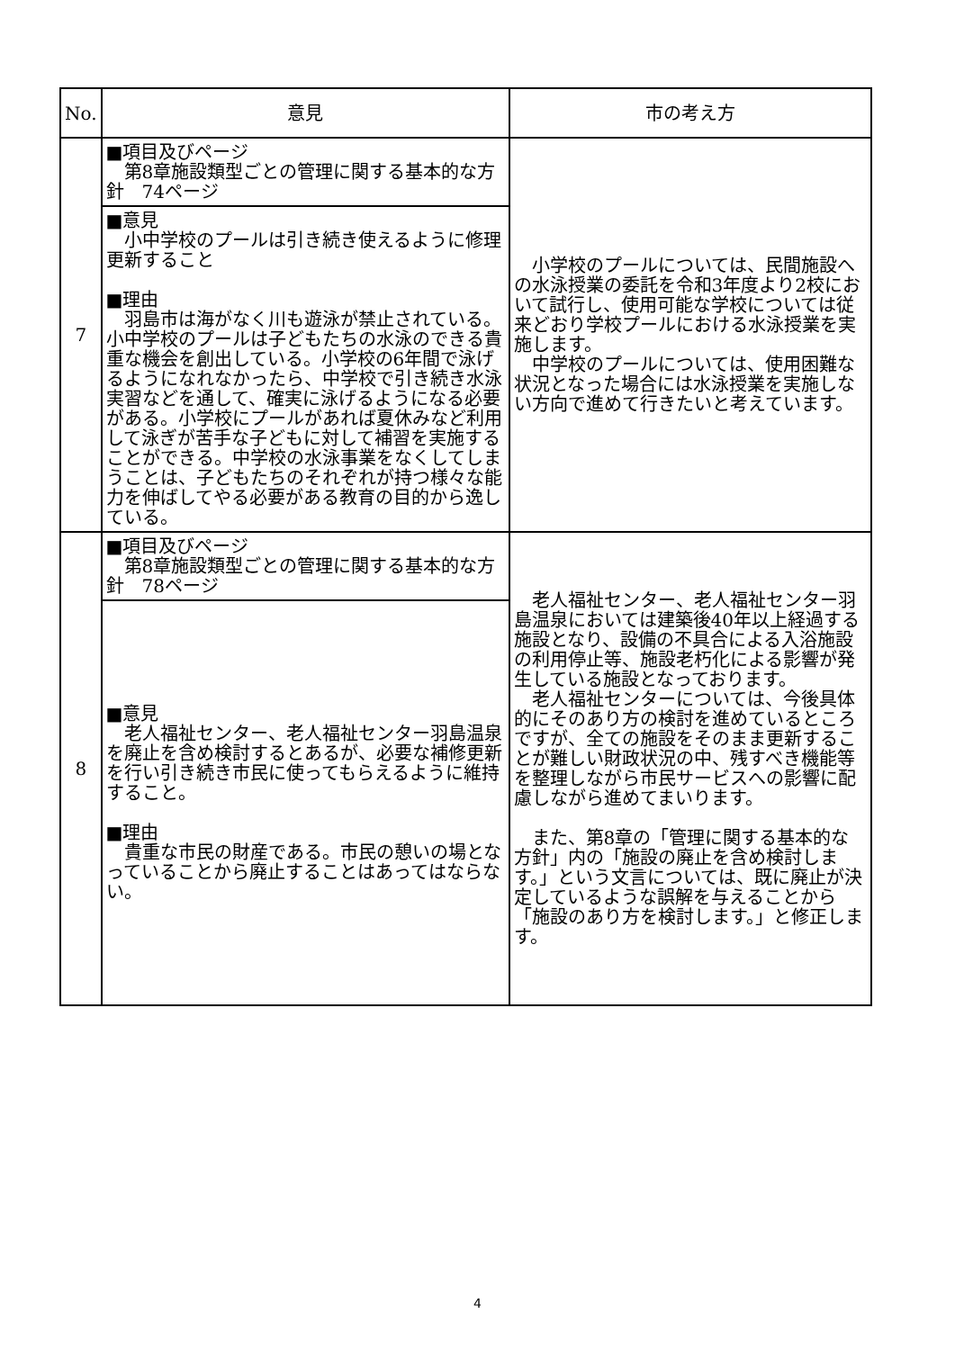| No. | 意見 | 市の考え方 |
| --- | --- | --- |
| 7 | ■項目及びページ 第8章施設類型ごとの管理に関する基本的な方針 74ページ | 小学校のプールについては、民間施設への水泳授業の委託を令和3年度より2校において試行し、使用可能な学校については従来どおり学校プールにおける水泳授業を実施します。 中学校のプールについては、使用困難な状況となった場合には水泳授業を実施しない方向で進めて行きたいと考えています。 |
| | ■意見 小中学校のプールは引き続き使えるように修理更新すること ■理由 羽島市は海がなく川も遊泳が禁止されている。小中学校のプールは子どもたちの水泳のできる貴重な機会を創出している。小学校の6年間で泳げるようになれなかったら、中学校で引き続き水泳実習などを通して、確実に泳げるようになる必要がある。小学校にプールがあれば夏休みなど利用して泳ぎが苦手な子どもに対して補習を実施することができる。中学校の水泳事業をなくしてしまうことは、子どもたちのそれぞれが持つ様々な能力を伸ばしてやる必要がある教育の目的から逸している。 | |
| 8 | ■項目及びページ 第8章施設類型ごとの管理に関する基本的な方針 78ページ | 老人福祉センター、老人福祉センター羽島温泉においては建築後40年以上経過する施設となり、設備の不具合による入浴施設の利用停止等、施設老朽化による影響が発生している施設となっております。 老人福祉センターについては、今後具体的にそのあり方の検討を進めているところですが、全ての施設をそのまま更新することが難しい財政状況の中、残すべき機能等を整理しながら市民サービスへの影響に配慮しながら進めてまいります。 また、第8章の「管理に関する基本的な方針」内の「施設の廃止を含め検討します。」という文言については、既に廃止が決定しているような誤解を与えることから「施設のあり方を検討します。」と修正します。 |
| | ■意見 老人福祉センター、老人福祉センター羽島温泉を廃止を含め検討するとあるが、必要な補修更新を行い引き続き市民に使ってもらえるように維持すること。 ■理由 貴重な市民の財産である。市民の憩いの場となっていることから廃止することはあってはならない。 | |
4